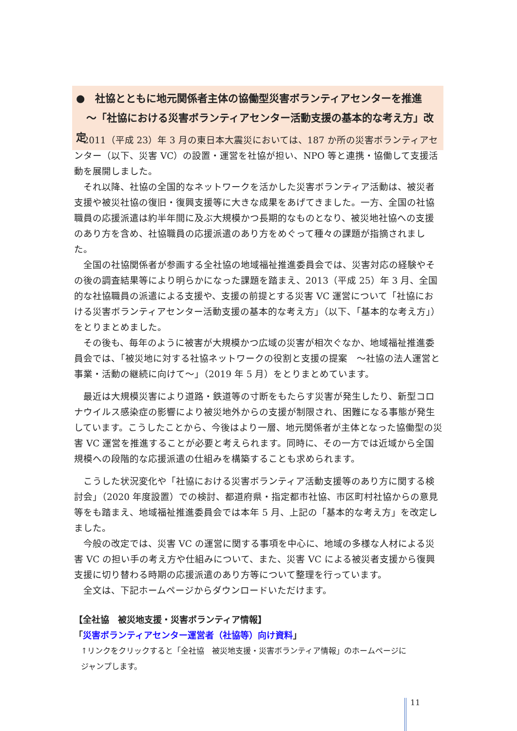●　社協とともに地元関係者主体の協働型災害ボランティアセンターを推進
　～「社協における災害ボランティアセンター活動支援の基本的な考え方」改定
2011（平成 23）年 3 月の東日本大震災においては、187 か所の災害ボランティアセンター（以下、災害 VC）の設置・運営を社協が担い、NPO 等と連携・協働して支援活動を展開しました。
それ以降、社協の全国的なネットワークを活かした災害ボランティア活動は、被災者支援や被災社協の復旧・復興支援等に大きな成果をあげてきました。一方、全国の社協職員の応援派遣は約半年間に及ぶ大規模かつ長期的なものとなり、被災地社協への支援のあり方を含め、社協職員の応援派遣のあり方をめぐって種々の課題が指摘されました。
全国の社協関係者が参画する全社協の地域福祉推進委員会では、災害対応の経験やその後の調査結果等により明らかになった課題を踏まえ、2013（平成 25）年 3 月、全国的な社協職員の派遣による支援や、支援の前提とする災害 VC 運営について「社協における災害ボランティアセンター活動支援の基本的な考え方」（以下、「基本的な考え方」）をとりまとめました。
その後も、毎年のように被害が大規模かつ広域の災害が相次ぐなか、地域福祉推進委員会では、「被災地に対する社協ネットワークの役割と支援の提案　～社協の法人運営と事業・活動の継続に向けて～」（2019 年 5 月）をとりまとめています。
最近は大規模災害により道路・鉄道等の寸断をもたらす災害が発生したり、新型コロナウイルス感染症の影響により被災地外からの支援が制限され、困難になる事態が発生しています。こうしたことから、今後はより一層、地元関係者が主体となった協働型の災害 VC 運営を推進することが必要と考えられます。同時に、その一方では近域から全国規模への段階的な応援派遣の仕組みを構築することも求められます。
こうした状況変化や「社協における災害ボランティア活動支援等のあり方に関する検討会」（2020 年度設置）での検討、都道府県・指定都市社協、市区町村社協からの意見等をも踏まえ、地域福祉推進委員会では本年 5 月、上記の「基本的な考え方」を改定しました。
今般の改定では、災害 VC の運営に関する事項を中心に、地域の多様な人材による災害 VC の担い手の考え方や仕組みについて、また、災害 VC による被災者支援から復興支援に切り替わる時期の応援派遣のあり方等について整理を行っています。
全文は、下記ホームページからダウンロードいただけます。
【全社協　被災地支援・災害ボランティア情報】
「災害ボランティアセンター運営者（社協等）向け資料」
↑リンクをクリックすると「全社協　被災地支援・災害ボランティア情報」のホームページに
ジャンプします。
11